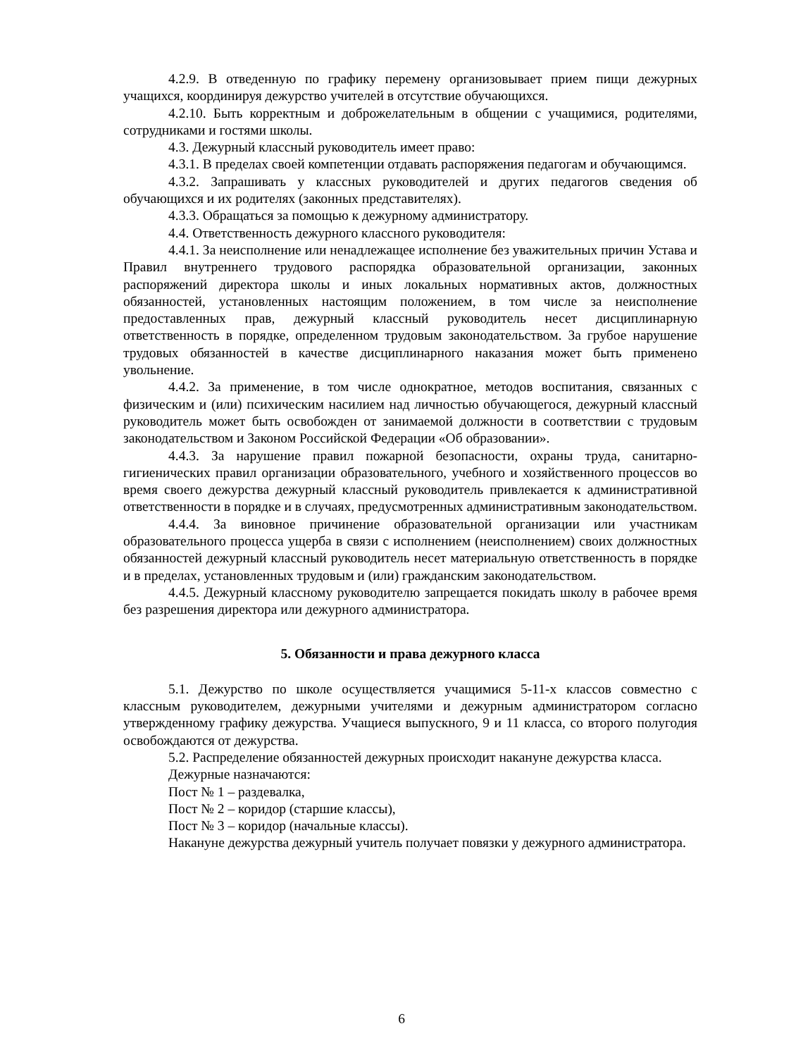4.2.9. В отведенную по графику перемену организовывает прием пищи дежурных учащихся, координируя дежурство учителей в отсутствие обучающихся.
4.2.10. Быть корректным и доброжелательным в общении с учащимися, родителями, сотрудниками и гостями школы.
4.3. Дежурный классный руководитель имеет право:
4.3.1. В пределах своей компетенции отдавать распоряжения педагогам и обучающимся.
4.3.2. Запрашивать у классных руководителей и других педагогов сведения об обучающихся и их родителях (законных представителях).
4.3.3. Обращаться за помощью к дежурному администратору.
4.4. Ответственность дежурного классного руководителя:
4.4.1. За неисполнение или ненадлежащее исполнение без уважительных причин Устава и Правил внутреннего трудового распорядка образовательной организации, законных распоряжений директора школы и иных локальных нормативных актов, должностных обязанностей, установленных настоящим положением, в том числе за неисполнение предоставленных прав, дежурный классный руководитель несет дисциплинарную ответственность в порядке, определенном трудовым законодательством. За грубое нарушение трудовых обязанностей в качестве дисциплинарного наказания может быть применено увольнение.
4.4.2. За применение, в том числе однократное, методов воспитания, связанных с физическим и (или) психическим насилием над личностью обучающегося, дежурный классный руководитель может быть освобожден от занимаемой должности в соответствии с трудовым законодательством и Законом Российской Федерации «Об образовании».
4.4.3. За нарушение правил пожарной безопасности, охраны труда, санитарно-гигиенических правил организации образовательного, учебного и хозяйственного процессов во время своего дежурства дежурный классный руководитель привлекается к административной ответственности в порядке и в случаях, предусмотренных административным законодательством.
4.4.4. За виновное причинение образовательной организации или участникам образовательного процесса ущерба в связи с исполнением (неисполнением) своих должностных обязанностей дежурный классный руководитель несет материальную ответственность в порядке и в пределах, установленных трудовым и (или) гражданским законодательством.
4.4.5. Дежурный классному руководителю запрещается покидать школу в рабочее время без разрешения директора или дежурного администратора.
5. Обязанности и права дежурного класса
5.1. Дежурство по школе осуществляется учащимися 5-11-х классов совместно с классным руководителем, дежурными учителями и дежурным администратором согласно утвержденному графику дежурства. Учащиеся выпускного, 9 и 11 класса, со второго полугодия освобождаются от дежурства.
5.2. Распределение обязанностей дежурных происходит накануне дежурства класса.
Дежурные назначаются:
Пост № 1 – раздевалка,
Пост № 2 – коридор (старшие классы),
Пост № 3 – коридор (начальные классы).
Накануне дежурства дежурный учитель получает повязки у дежурного администратора.
6